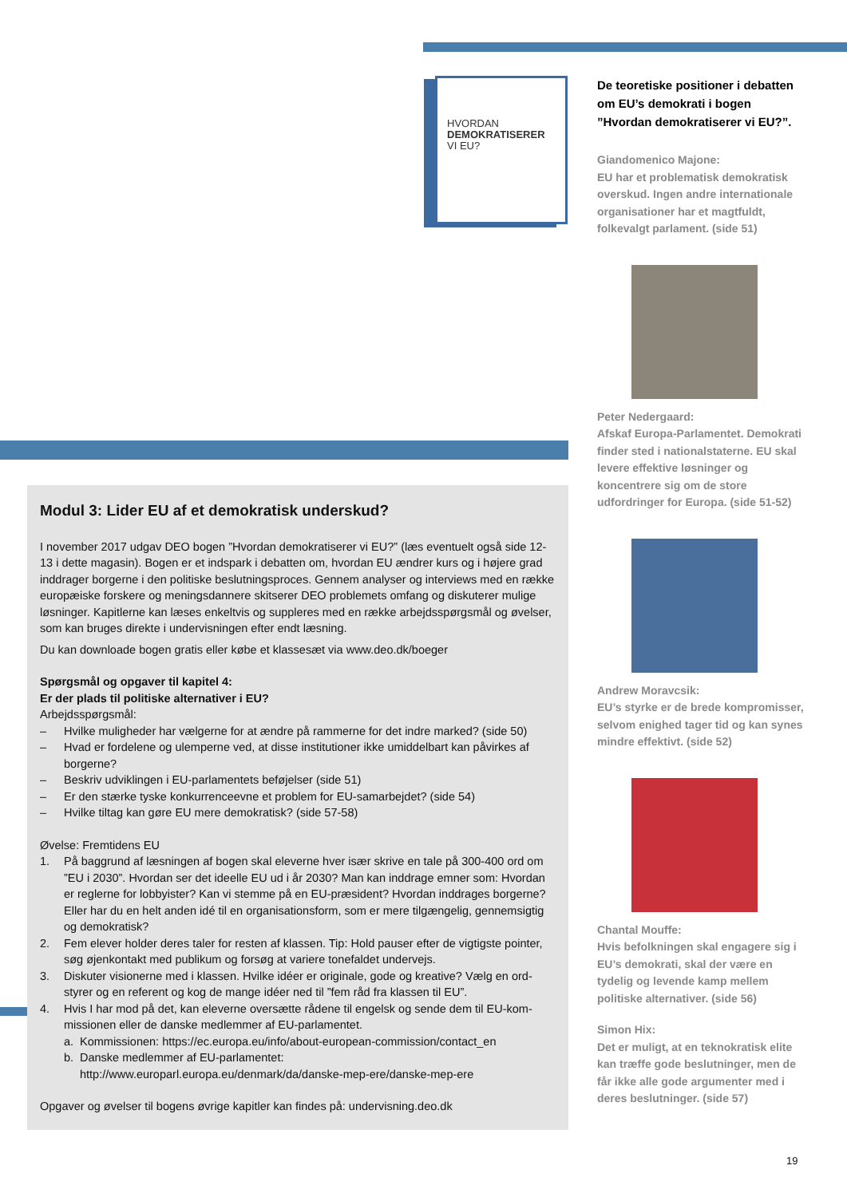HVORDAN
DEMOKRATISERER
VI EU?
De teoretiske positioner i debatten om EU’s demokrati i bogen ”Hvordan demokratiserer vi EU?”.
Giandomenico Majone:
EU har et problematisk demokratisk overskud. Ingen andre internationale organisationer har et magtfuldt, folkevalgt parlament. (side 51)
Peter Nedergaard:
Afskaf Europa-Parlamentet. Demokrati finder sted i national­staterne. EU skal levere effektive løsninger og koncentrere sig om de store udfordringer for Europa. (side 51-52)
Andrew Moravcsik:
EU’s styrke er de brede kompromisser, selvom enighed tager tid og kan synes mindre effektivt. (side 52)
Chantal Mouffe:
Hvis befolkningen skal engagere sig i EU’s demokrati, skal der være en tydelig og levende kamp mellem politiske alternativer. (side 56)
Simon Hix:
Det er muligt, at en teknokratisk elite kan træffe gode beslutninger, men de får ikke alle gode argumenter med i deres beslutninger. (side 57)
Modul 3: Lider EU af et demokratisk underskud?
I november 2017 udgav DEO bogen ”Hvordan demokratiserer vi EU?” (læs eventuelt også side 12-13 i dette magasin). Bogen er et indspark i debatten om, hvordan EU ændrer kurs og i højere grad inddrager borgerne i den politiske beslutningsproces. Gennem analyser og interviews med en række europæiske forskere og meningsdannere skitserer DEO problemets omfang og diskuterer mulige løsninger. Kapitlerne kan læses enkeltvis og suppleres med en række arbejdsspørgsmål og øvelser, som kan bruges direkte i undervisningen efter endt læsning.
Du kan downloade bogen gratis eller købe et klassesæt via www.deo.dk/boeger
Spørgsmål og opgaver til kapitel 4:
Er der plads til politiske alternativer i EU?
Arbejdsspørgsmål:
– Hvilke muligheder har vælgerne for at ændre på rammerne for det indre marked? (side 50)
– Hvad er fordelene og ulemperne ved, at disse institutioner ikke umiddelbart kan påvirkes af borgerne?
– Beskriv udviklingen i EU-parlamentets beføjelser (side 51)
– Er den stærke tyske konkurrenceevne et problem for EU-samarbejdet? (side 54)
– Hvilke tiltag kan gøre EU mere demokratisk? (side 57-58)
Øvelse: Fremtidens EU
1. På baggrund af læsningen af bogen skal eleverne hver især skrive en tale på 300-400 ord om ”EU i 2030”. Hvordan ser det ideelle EU ud i år 2030? Man kan inddrage emner som: Hvordan er reglerne for lobbyister? Kan vi stemme på en EU-præsident? Hvordan inddrages borgerne? Eller har du en helt anden idé til en organisationsform, som er mere tilgængelig, gennemsigtig og demokratisk?
2. Fem elever holder deres taler for resten af klassen. Tip: Hold pauser efter de vigtigste pointer, søg øjenkontakt med publikum og forsøg at variere tonefaldet undervejs.
3. Diskuter visionerne med i klassen. Hvilke idéer er originale, gode og kreative? Vælg en ord­styrer og en referent og kog de mange idéer ned til ”fem råd fra klassen til EU”.
4. Hvis I har mod på det, kan eleverne oversætte rådene til engelsk og sende dem til EU-kom­missionen eller de danske medlemmer af EU-parlamentet.
a. Kommissionen: https://ec.europa.eu/info/about-european-commission/contact_en
b. Danske medlemmer af EU-parlamentet:
http://www.europarl.europa.eu/denmark/da/danske-mep-ere/danske-mep-ere
Opgaver og øvelser til bogens øvrige kapitler kan findes på: undervisning.deo.dk
19